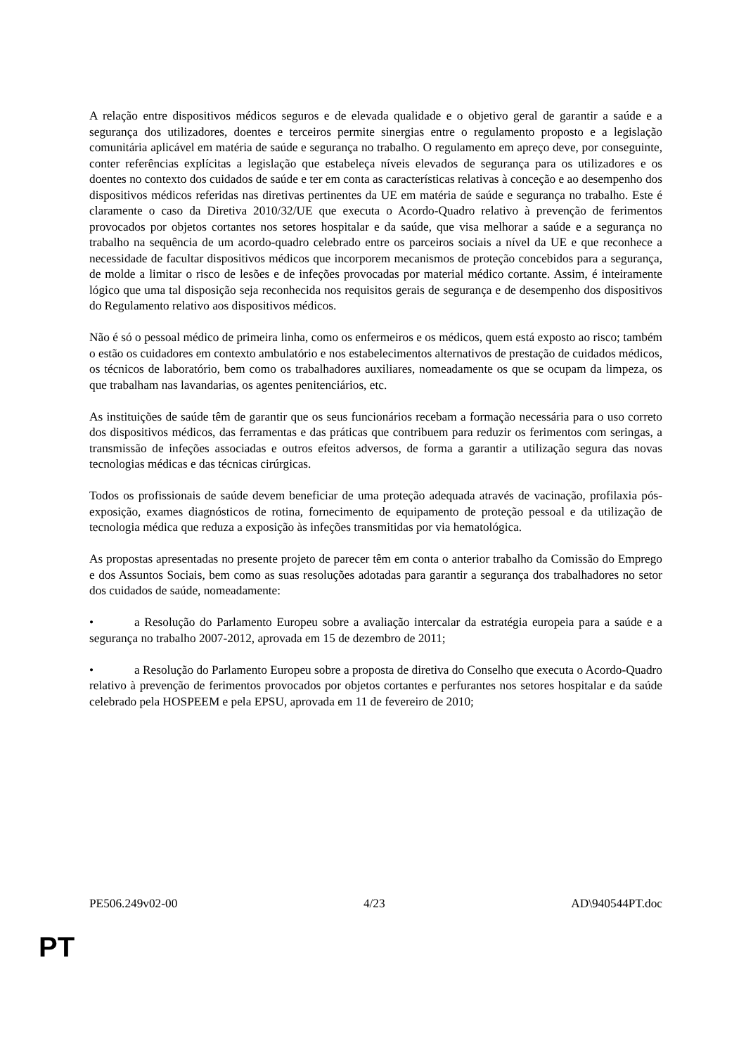A relação entre dispositivos médicos seguros e de elevada qualidade e o objetivo geral de garantir a saúde e a segurança dos utilizadores, doentes e terceiros permite sinergias entre o regulamento proposto e a legislação comunitária aplicável em matéria de saúde e segurança no trabalho. O regulamento em apreço deve, por conseguinte, conter referências explícitas a legislação que estabeleça níveis elevados de segurança para os utilizadores e os doentes no contexto dos cuidados de saúde e ter em conta as características relativas à conceção e ao desempenho dos dispositivos médicos referidas nas diretivas pertinentes da UE em matéria de saúde e segurança no trabalho. Este é claramente o caso da Diretiva 2010/32/UE que executa o Acordo-Quadro relativo à prevenção de ferimentos provocados por objetos cortantes nos setores hospitalar e da saúde, que visa melhorar a saúde e a segurança no trabalho na sequência de um acordo-quadro celebrado entre os parceiros sociais a nível da UE e que reconhece a necessidade de facultar dispositivos médicos que incorporem mecanismos de proteção concebidos para a segurança, de molde a limitar o risco de lesões e de infeções provocadas por material médico cortante. Assim, é inteiramente lógico que uma tal disposição seja reconhecida nos requisitos gerais de segurança e de desempenho dos dispositivos do Regulamento relativo aos dispositivos médicos.
Não é só o pessoal médico de primeira linha, como os enfermeiros e os médicos, quem está exposto ao risco; também o estão os cuidadores em contexto ambulatório e nos estabelecimentos alternativos de prestação de cuidados médicos, os técnicos de laboratório, bem como os trabalhadores auxiliares, nomeadamente os que se ocupam da limpeza, os que trabalham nas lavandarias, os agentes penitenciários, etc.
As instituições de saúde têm de garantir que os seus funcionários recebam a formação necessária para o uso correto dos dispositivos médicos, das ferramentas e das práticas que contribuem para reduzir os ferimentos com seringas, a transmissão de infeções associadas e outros efeitos adversos, de forma a garantir a utilização segura das novas tecnologias médicas e das técnicas cirúrgicas.
Todos os profissionais de saúde devem beneficiar de uma proteção adequada através de vacinação, profilaxia pós-exposição, exames diagnósticos de rotina, fornecimento de equipamento de proteção pessoal e da utilização de tecnologia médica que reduza a exposição às infeções transmitidas por via hematológica.
As propostas apresentadas no presente projeto de parecer têm em conta o anterior trabalho da Comissão do Emprego e dos Assuntos Sociais, bem como as suas resoluções adotadas para garantir a segurança dos trabalhadores no setor dos cuidados de saúde, nomeadamente:
• a Resolução do Parlamento Europeu sobre a avaliação intercalar da estratégia europeia para a saúde e a segurança no trabalho 2007-2012, aprovada em 15 de dezembro de 2011;
• a Resolução do Parlamento Europeu sobre a proposta de diretiva do Conselho que executa o Acordo-Quadro relativo à prevenção de ferimentos provocados por objetos cortantes e perfurantes nos setores hospitalar e da saúde celebrado pela HOSPEEM e pela EPSU, aprovada em 11 de fevereiro de 2010;
PE506.249v02-00 4/23 AD\940544PT.doc
PT